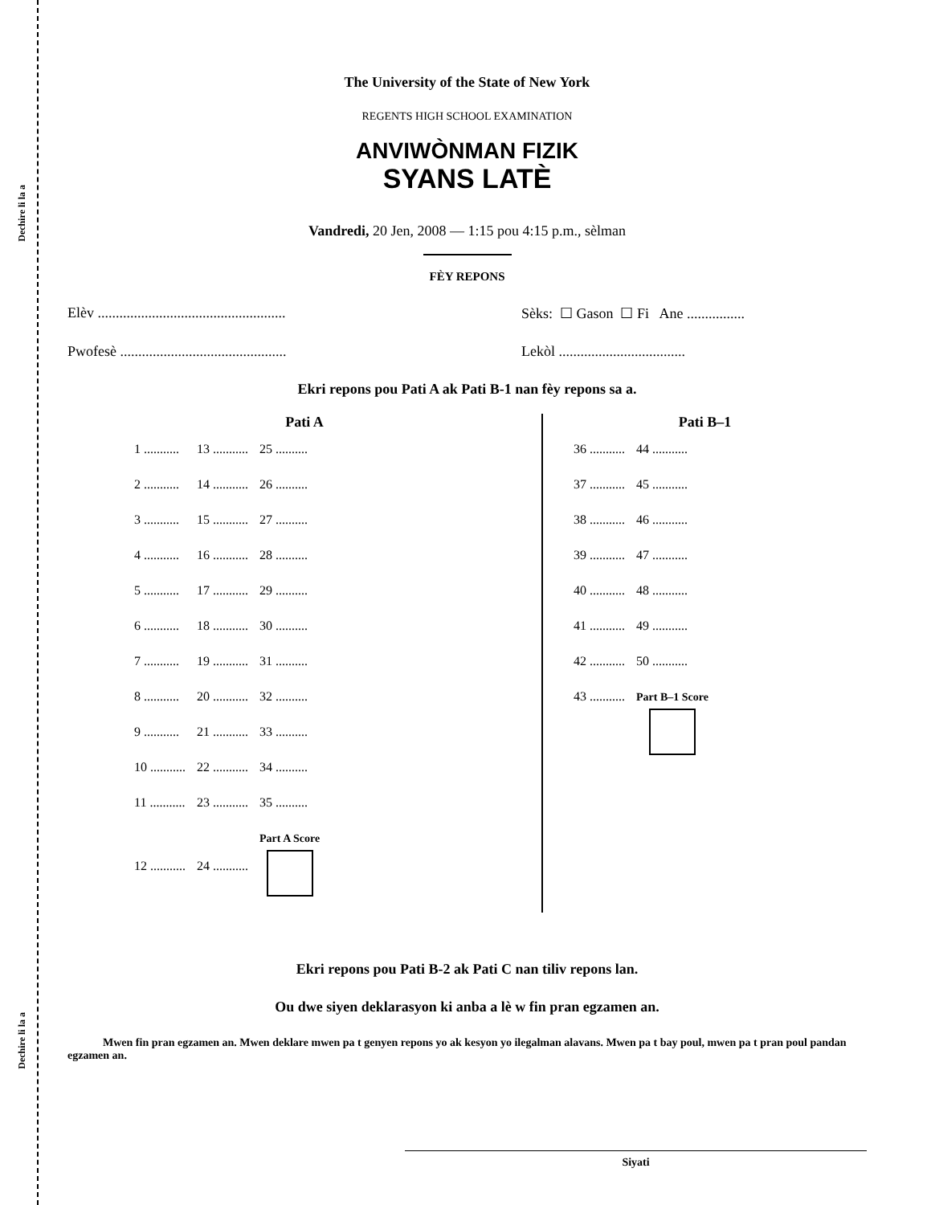Dechire li la a
Dechire li la a
The University of the State of New York
REGENTS HIGH SCHOOL EXAMINATION
ANVIWÒNMAN FIZIK
SYANS LATÈ
Vandredi, 20 Jen, 2008 — 1:15 pou 4:15 p.m., sèlman
FÈY REPONS
Elèv .................................................... Sèks: ☐ Gason ☐ Fi Ane ................
Pwofesè .............................................. Lekòl ...................................
Ekri repons pou Pati A ak Pati B-1 nan fèy repons sa a.
Pati A
| 1 ........... | 13 ........... | 25 .......... |
| 2 ........... | 14 ........... | 26 .......... |
| 3 ........... | 15 ........... | 27 .......... |
| 4 ........... | 16 ........... | 28 .......... |
| 5 ........... | 17 ........... | 29 .......... |
| 6 ........... | 18 ........... | 30 .......... |
| 7 ........... | 19 ........... | 31 .......... |
| 8 ........... | 20 ........... | 32 .......... |
| 9 ........... | 21 ........... | 33 .......... |
| 10 ........... | 22 ........... | 34 .......... |
| 11 ........... | 23 ........... | 35 .......... |
| 12 ........... | 24 ........... | Part A Score |
Pati B–1
| 36 ........... | 44 ........... |
| 37 ........... | 45 ........... |
| 38 ........... | 46 ........... |
| 39 ........... | 47 ........... |
| 40 ........... | 48 ........... |
| 41 ........... | 49 ........... |
| 42 ........... | 50 ........... |
| 43 ........... | Part B–1 Score |
Ekri repons pou Pati B-2 ak Pati C nan tiliv repons lan.
Ou dwe siyen deklarasyon ki anba a lè w fin pran egzamen an.
Mwen fin pran egzamen an. Mwen deklare mwen pa t genyen repons yo ak kesyon yo ilegalman alavans. Mwen pa t bay poul, mwen pa t pran poul pandan egzamen an.
Siyati